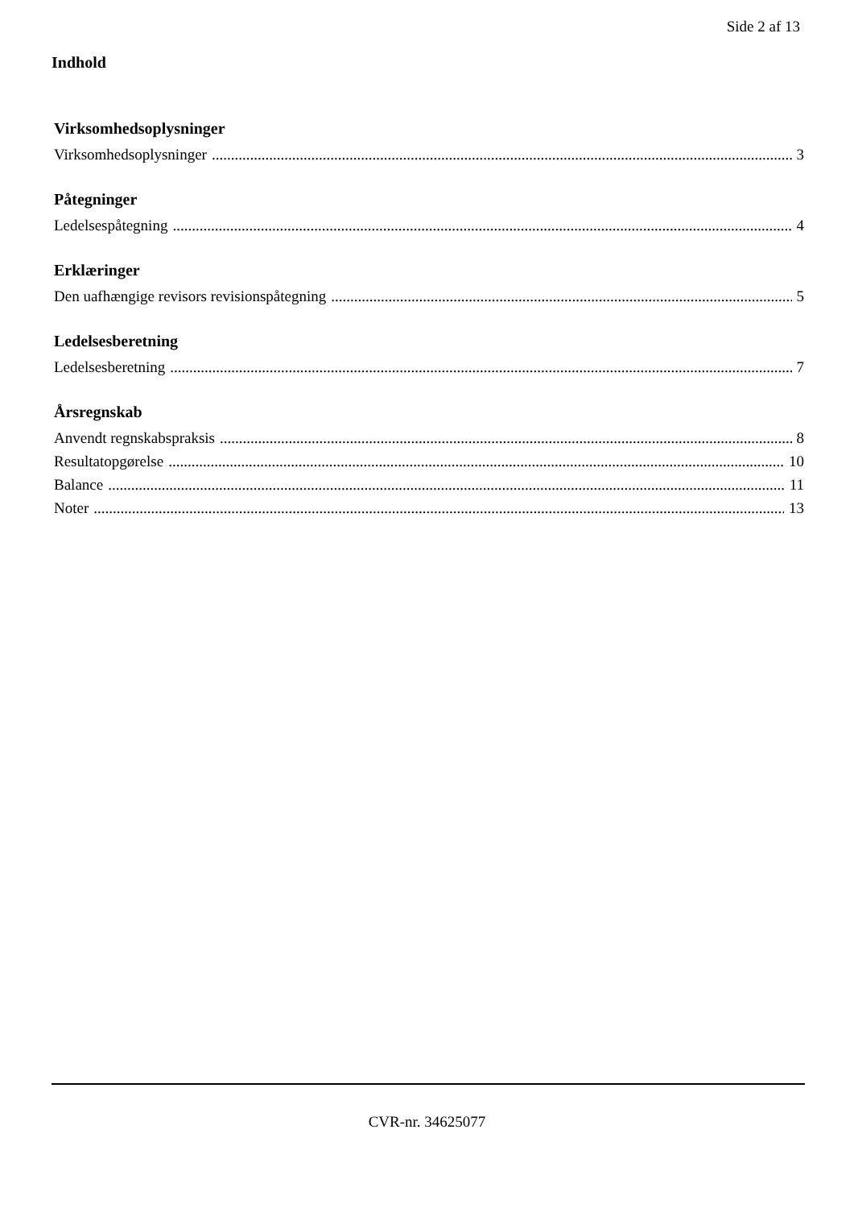Side 2 af 13
Indhold
Virksomhedsoplysninger
Virksomhedsoplysninger 3
Påtegninger
Ledelsespåtegning 4
Erklæringer
Den uafhængige revisors revisionspåtegning 5
Ledelsesberetning
Ledelsesberetning 7
Årsregnskab
Anvendt regnskabspraksis 8
Resultatopgørelse 10
Balance 11
Noter 13
CVR-nr. 34625077